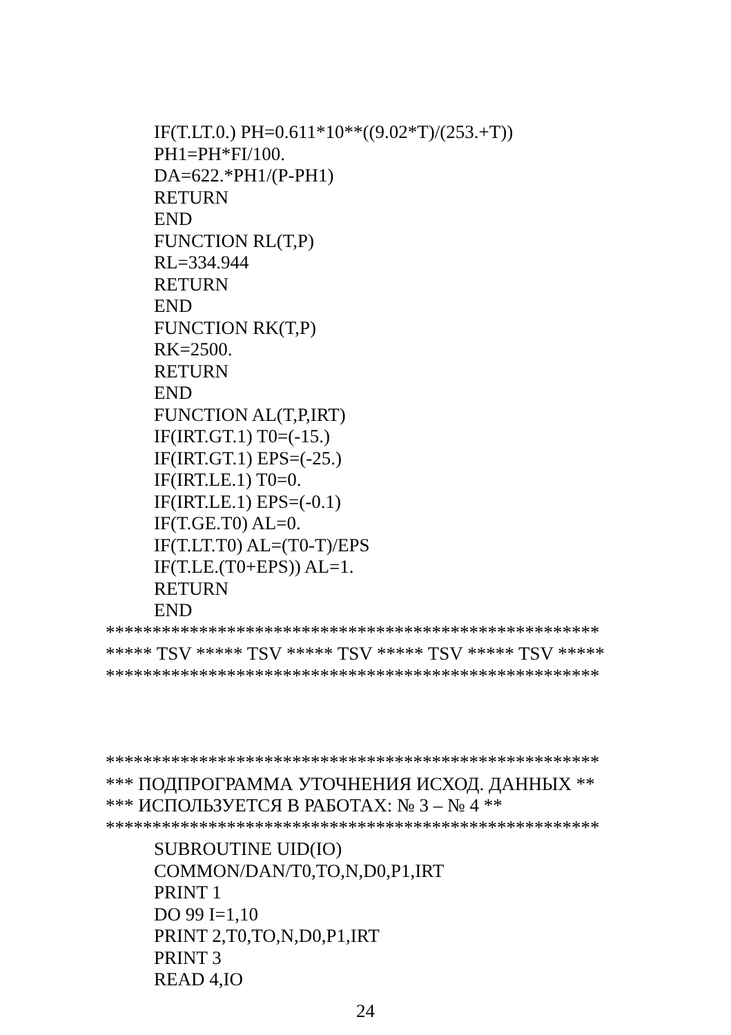IF(T.LT.0.) PH=0.611*10**((9.02*T)/(253.+T))
PH1=PH*FI/100.
DA=622.*PH1/(P-PH1)
RETURN
END
FUNCTION RL(T,P)
RL=334.944
RETURN
END
FUNCTION RK(T,P)
RK=2500.
RETURN
END
FUNCTION AL(T,P,IRT)
IF(IRT.GT.1) T0=(-15.)
IF(IRT.GT.1) EPS=(-25.)
IF(IRT.LE.1) T0=0.
IF(IRT.LE.1) EPS=(-0.1)
IF(T.GE.T0) AL=0.
IF(T.LT.T0) AL=(T0-T)/EPS
IF(T.LE.(T0+EPS)) AL=1.
RETURN
END
*****************************************************
***** TSV ***** TSV ***** TSV ***** TSV ***** TSV *****
*****************************************************
*****************************************************
*** ПОДПРОГРАММА УТОЧНЕНИЯ ИСХОД. ДАННЫХ **
*** ИСПОЛЬЗУЕТСЯ В РАБОТАХ: № 3 – № 4 **
*****************************************************
SUBROUTINE UID(IO)
COMMON/DAN/T0,TO,N,D0,P1,IRT
PRINT 1
DO 99 I=1,10
PRINT 2,T0,TO,N,D0,P1,IRT
PRINT 3
READ 4,IO
24